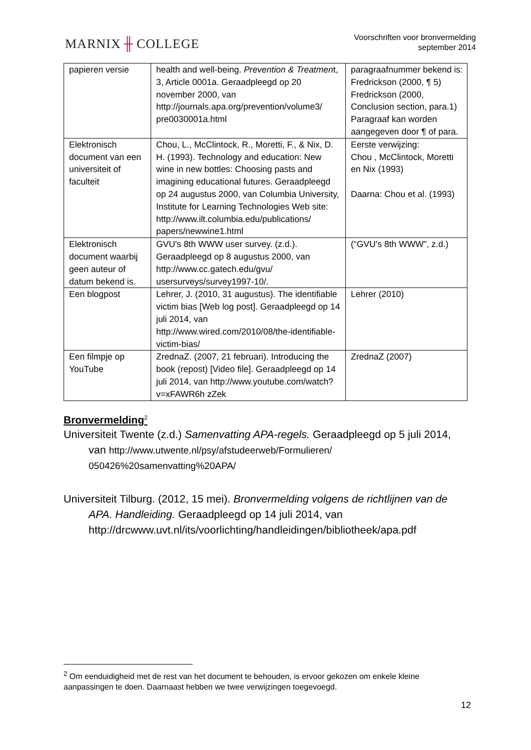MARNIX ╫ COLLEGE
Voorschriften voor bronvermelding
september 2014
| papieren versie | health and well-being. Prevention & Treatmen t, 3, Article 0001a. Geraadpleegd op 20 november 2000, van http://journals.apa.org/prevention/volume3/ pre0030001a.html | paragraafnummer bekend is: Fredrickson (2000, ¶ 5) Fredrickson (2000, Conclusion section, para.1) Paragraaf kan worden aangegeven door ¶ of para. |
| Elektronisch document van een universiteit of faculteit | Chou, L., McClintock, R., Moretti, F., & Nix, D. H. (1993). Technology and education: New wine in new bottles: Choosing pasts and imagining educational futures. Geraadpleegd op 24 augustus 2000, van Columbia University, Institute for Learning Technologies Web site: http://www.ilt.columbia.edu/publications/ papers/newwine1.html | Eerste verwijzing: Chou , McClintock, Moretti en Nix (1993) Daarna: Chou et al. (1993) |
| Elektronisch document waarbij geen auteur of datum bekend is. | GVU's 8th WWW user survey. (z.d.). Geraadpleegd op 8 augustus 2000, van http://www.cc.gatech.edu/gvu/ usersurveys/survey1997-10/. | (“GVU’s 8th WWW”, z.d.) |
| Een blogpost | Lehrer, J. (2010, 31 augustus). The identifiable victim bias [Web log post]. Geraadpleegd op 14 juli 2014, van http://www.wired.com/2010/08/the-identifiable-victim-bias/ | Lehrer (2010) |
| Een filmpje op YouTube | ZrednaZ. (2007, 21 februari). Introducing the book (repost) [Video file]. Geraadpleegd op 14 juli 2014, van http://www.youtube.com/watch?v=xFAWR6h zZek | ZrednaZ (2007) |
Bronvermelding<sup>2</sup>
Universiteit Twente (z.d.) Samenvatting APA-regels. Geraadpleegd op 5 juli 2014, van http://www.utwente.nl/psy/afstudeerweb/Formulieren/ 050426%20samenvatting%20APA/
Universiteit Tilburg. (2012, 15 mei). Bronvermelding volgens de richtlijnen van de APA. Handleiding. Geraadpleegd op 14 juli 2014, van http://drcwww.uvt.nl/its/voorlichting/handleidingen/bibliotheek/apa.pdf
<sup>2</sup> Om eenduidigheid met de rest van het document te behouden, is ervoor gekozen om enkele kleine aanpassingen te doen. Daarnaast hebben we twee verwijzingen toegevoegd.
12